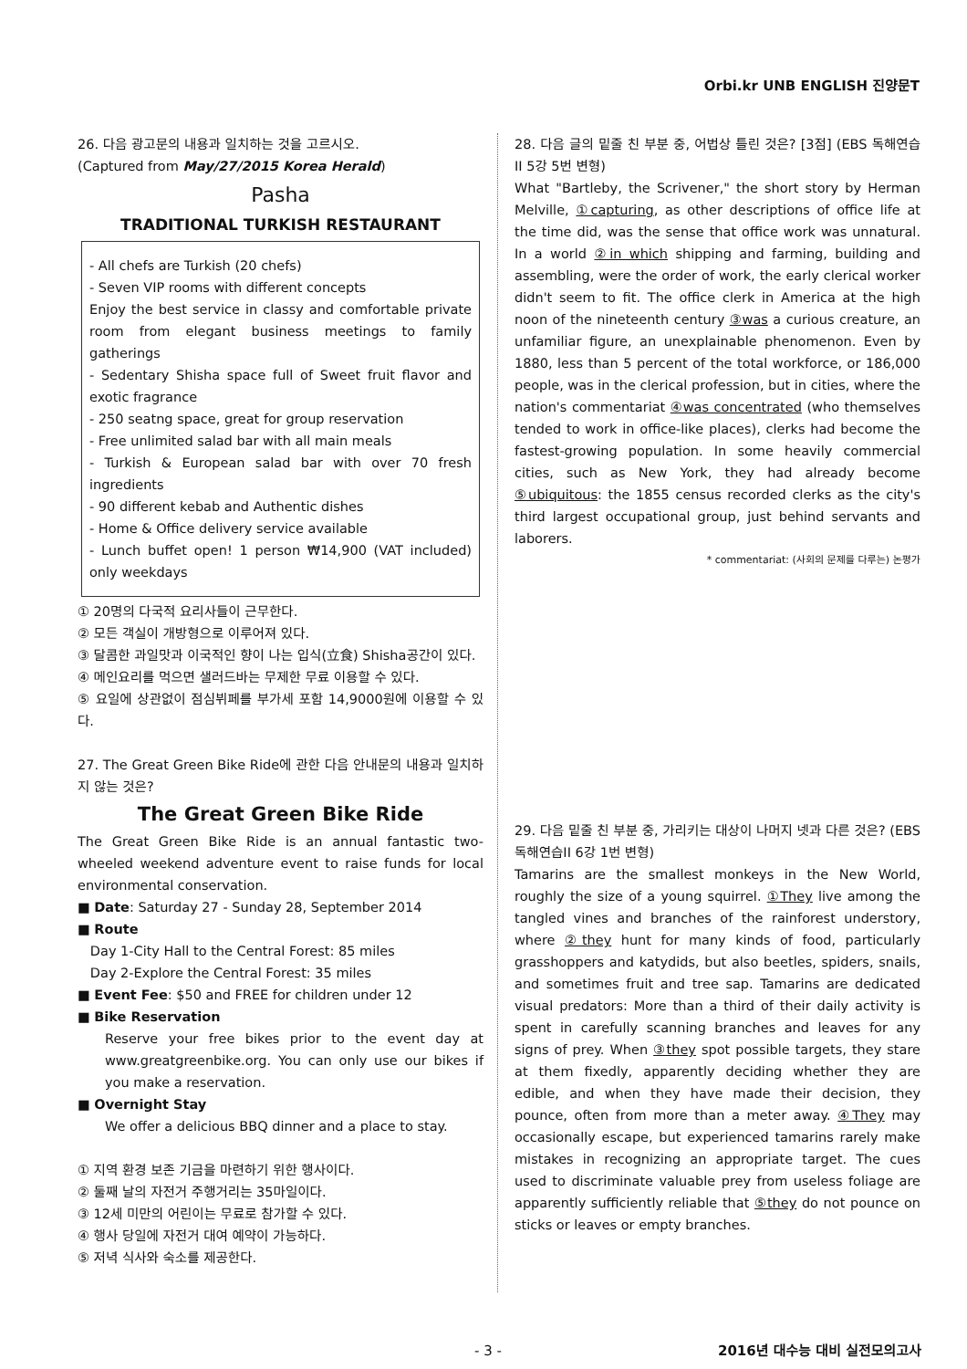Orbi.kr UNB ENGLISH 진양문T
26. 다음 광고문의 내용과 일치하는 것을 고르시오.
(Captured from May/27/2015 Korea Herald)
Pasha
TRADITIONAL TURKISH RESTAURANT
- All chefs are Turkish (20 chefs)
- Seven VIP rooms with different concepts
Enjoy the best service in classy and comfortable private room from elegant business meetings to family gatherings
- Sedentary Shisha space full of Sweet fruit flavor and exotic fragrance
- 250 seatng space, great for group reservation
- Free unlimited salad bar with all main meals
- Turkish & European salad bar with over 70 fresh ingredients
- 90 different kebab and Authentic dishes
- Home & Office delivery service available
- Lunch buffet open! 1 person ₩14,900 (VAT included) only weekdays
① 20명의 다국적 요리사들이 근무한다.
② 모든 객실이 개방형으로 이루어져 있다.
③ 달콤한 과일맛과 이국적인 향이 나는 입식(立食) Shisha공간이 있다.
④ 메인요리를 먹으면 샐러드바는 무제한 무료 이용할 수 있다.
⑤ 요일에 상관없이 점심뷔페를 부가세 포함 14,9000원에 이용할 수 있다.
27. The Great Green Bike Ride에 관한 다음 안내문의 내용과 일치하지 않는 것은?
The Great Green Bike Ride
The Great Green Bike Ride is an annual fantastic two-wheeled weekend adventure event to raise funds for local environmental conservation.
■ Date: Saturday 27 - Sunday 28, September 2014
■ Route
Day 1-City Hall to the Central Forest: 85 miles
Day 2-Explore the Central Forest: 35 miles
■ Event Fee: $50 and FREE for children under 12
■ Bike Reservation
Reserve your free bikes prior to the event day at www.greatgreenbike.org. You can only use our bikes if you make a reservation.
■ Overnight Stay
We offer a delicious BBQ dinner and a place to stay.
① 지역 환경 보존 기금을 마련하기 위한 행사이다.
② 둘째 날의 자전거 주행거리는 35마일이다.
③ 12세 미만의 어린이는 무료로 참가할 수 있다.
④ 행사 당일에 자전거 대여 예약이 가능하다.
⑤ 저녁 식사와 숙소를 제공한다.
28. 다음 글의 밑줄 친 부분 중, 어법상 틀린 것은? [3점] (EBS 독해연습II 5강 5번 변형)
What "Bartleby, the Scrivener," the short story by Herman Melville, ①capturing, as other descriptions of office life at the time did, was the sense that office work was unnatural. In a world ②in which shipping and farming, building and assembling, were the order of work, the early clerical worker didn't seem to fit. The office clerk in America at the high noon of the nineteenth century ③was a curious creature, an unfamiliar figure, an unexplainable phenomenon. Even by 1880, less than 5 percent of the total workforce, or 186,000 people, was in the clerical profession, but in cities, where the nation's commentariat ④was concentrated (who themselves tended to work in office-like places), clerks had become the fastest-growing population. In some heavily commercial cities, such as New York, they had already become ⑤ubiquitous: the 1855 census recorded clerks as the city's third largest occupational group, just behind servants and laborers.
* commentariat: (사회의 문제를 다루는) 논평가
29. 다음 밑줄 친 부분 중, 가리키는 대상이 나머지 넷과 다른 것은? (EBS 독해연습II 6강 1번 변형)
Tamarins are the smallest monkeys in the New World, roughly the size of a young squirrel. ①They live among the tangled vines and branches of the rainforest understory, where ②they hunt for many kinds of food, particularly grasshoppers and katydids, but also beetles, spiders, snails, and sometimes fruit and tree sap. Tamarins are dedicated visual predators: More than a third of their daily activity is spent in carefully scanning branches and leaves for any signs of prey. When ③they spot possible targets, they stare at them fixedly, apparently deciding whether they are edible, and when they have made their decision, they pounce, often from more than a meter away. ④They may occasionally escape, but experienced tamarins rarely make mistakes in recognizing an appropriate target. The cues used to discriminate valuable prey from useless foliage are apparently sufficiently reliable that ⑤they do not pounce on sticks or leaves or empty branches.
- 3 - 2016년 대수능 대비 실전모의고사